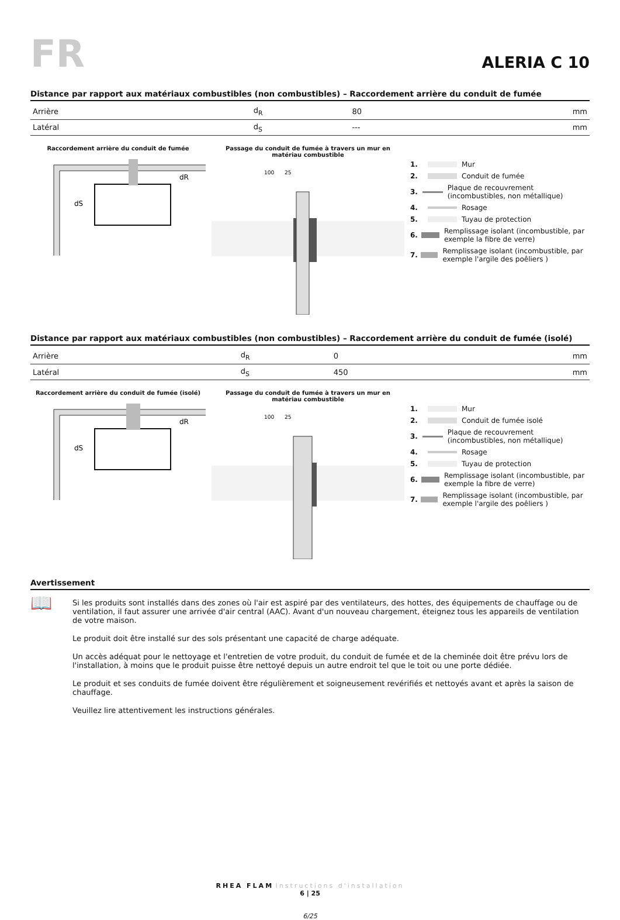FR
ALERIA C 10
Distance par rapport aux matériaux combustibles (non combustibles) – Raccordement arrière du conduit de fumée
| Arrière | d<sub>R</sub> | 80 | mm |
| Latéral | d<sub>S</sub> | --- | mm |
Raccordement arrière du conduit de fumée
dS
dR
Passage du conduit de fumée à travers un mur en matériau combustible
100
25
1. Mur
2. Conduit de fumée
3. Plaque de recouvrement (incombustibles, non métallique)
4. Rosage
5. Tuyau de protection
6. Remplissage isolant (incombustible, par exemple la fibre de verre)
7. Remplissage isolant (incombustible, par exemple l'argile des poêliers )
Distance par rapport aux matériaux combustibles (non combustibles) – Raccordement arrière du conduit de fumée (isolé)
| Arrière | d<sub>R</sub> | 0 | mm |
| Latéral | d<sub>S</sub> | 450 | mm |
Raccordement arrière du conduit de fumée (isolé)
dS
dR
Passage du conduit de fumée à travers un mur en matériau combustible
100
25
1. Mur
2. Conduit de fumée isolé
3. Plaque de recouvrement (incombustibles, non métallique)
4. Rosage
5. Tuyau de protection
6. Remplissage isolant (incombustible, par exemple la fibre de verre)
7. Remplissage isolant (incombustible, par exemple l'argile des poêliers )
Avertissement
📖
Si les produits sont installés dans des zones où l'air est aspiré par des ventilateurs, des hottes, des équipements de chauffage ou de ventilation, il faut assurer une arrivée d'air central (AAC). Avant d'un nouveau chargement, éteignez tous les appareils de ventilation de votre maison.
Le produit doit être installé sur des sols présentant une capacité de charge adéquate.
Un accès adéquat pour le nettoyage et l'entretien de votre produit, du conduit de fumée et de la cheminée doit être prévu lors de l'installation, à moins que le produit puisse être nettoyé depuis un autre endroit tel que le toit ou une porte dédiée.
Le produit et ses conduits de fumée doivent être régulièrement et soigneusement revérifiés et nettoyés avant et après la saison de chauffage.
Veuillez lire attentivement les instructions générales.
RHEA FLAM Instructions d'installation
6 | 25
6/25